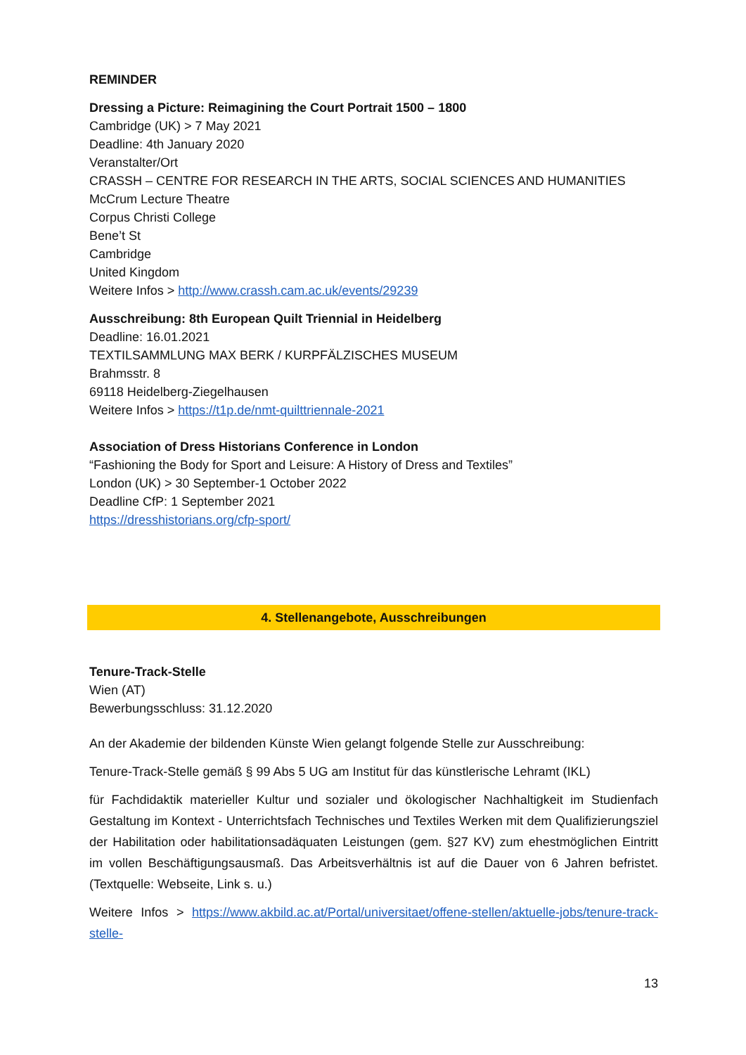REMINDER
Dressing a Picture: Reimagining the Court Portrait 1500 – 1800
Cambridge (UK) > 7 May 2021
Deadline: 4th January 2020
Veranstalter/Ort
CRASSH – CENTRE FOR RESEARCH IN THE ARTS, SOCIAL SCIENCES AND HUMANITIES
McCrum Lecture Theatre
Corpus Christi College
Bene’t St
Cambridge
United Kingdom
Weitere Infos > http://www.crassh.cam.ac.uk/events/29239
Ausschreibung: 8th European Quilt Triennial in Heidelberg
Deadline: 16.01.2021
TEXTILSAMMLUNG MAX BERK / KURPFÄLZISCHES MUSEUM
Brahmsstr. 8
69118 Heidelberg-Ziegelhausen
Weitere Infos > https://t1p.de/nmt-quilttriennale-2021
Association of Dress Historians Conference in London
“Fashioning the Body for Sport and Leisure: A History of Dress and Textiles”
London (UK) > 30 September-1 October 2022
Deadline CfP: 1 September 2021
https://dresshistorians.org/cfp-sport/
4. Stellenangebote, Ausschreibungen
Tenure-Track-Stelle
Wien (AT)
Bewerbungsschluss: 31.12.2020
An der Akademie der bildenden Künste Wien gelangt folgende Stelle zur Ausschreibung:
Tenure-Track-Stelle gemäß § 99 Abs 5 UG am Institut für das künstlerische Lehramt (IKL)
für Fachdidaktik materieller Kultur und sozialer und ökologischer Nachhaltigkeit im Studienfach Gestaltung im Kontext - Unterrichtsfach Technisches und Textiles Werken mit dem Qualifizierungsziel der Habilitation oder habilitationsadäquaten Leistungen (gem. §27 KV) zum ehestmöglichen Eintritt im vollen Beschäftigungsausmaß. Das Arbeitsverhältnis ist auf die Dauer von 6 Jahren befristet. (Textquelle: Webseite, Link s. u.)
Weitere Infos > https://www.akbild.ac.at/Portal/universitaet/offene-stellen/aktuelle-jobs/tenure-track-stelle-
13